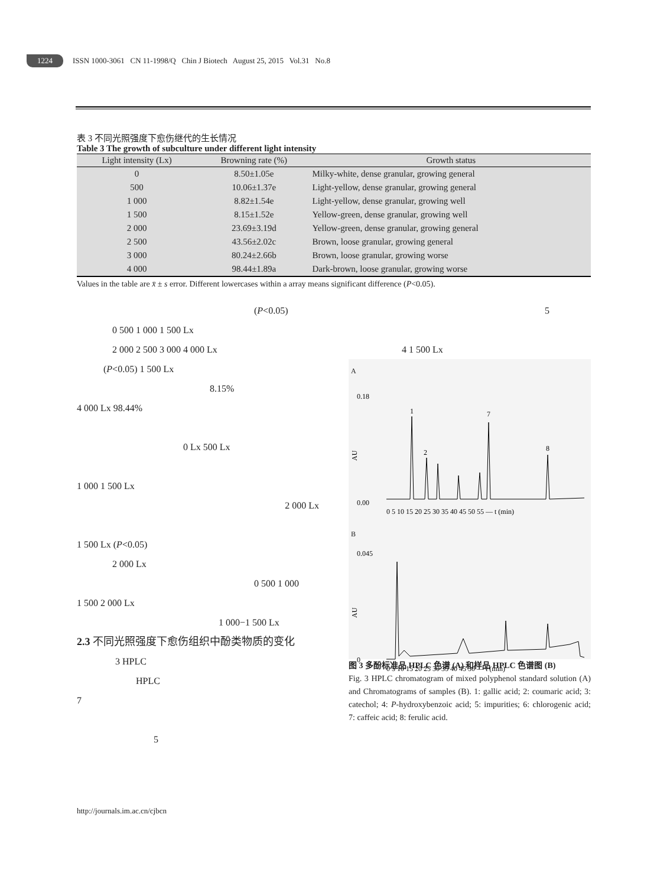1224 ISSN 1000-3061 CN 11-1998/Q Chin J Biotech August 25, 2015 Vol.31 No.8
表 3 不同光照强度下愈伤继代的生长情况
Table 3 The growth of subculture under different light intensity
| Light intensity (Lx) | Browning rate (%) | Growth status |
| --- | --- | --- |
| 0 | 8.50±1.05e | Milky-white, dense granular, growing general |
| 500 | 10.06±1.37e | Light-yellow, dense granular, growing general |
| 1 000 | 8.82±1.54e | Light-yellow, dense granular, growing well |
| 1 500 | 8.15±1.52e | Yellow-green, dense granular, growing well |
| 2 000 | 23.69±3.19d | Yellow-green, dense granular, growing general |
| 2 500 | 43.56±2.02c | Brown, loose granular, growing general |
| 3 000 | 80.24±2.66b | Brown, loose granular, growing worse |
| 4 000 | 98.44±1.89a | Dark-brown, loose granular, growing worse |
Values in the table are x̄ ± s error. Different lowercases within a array means significant difference (P<0.05).
(P<0.05)
0 500 1 000 1 500 Lx
2 000 2 500 3 000 4 000 Lx
(P<0.05) 1 500 Lx
8.15%
4 000 Lx 98.44%
0 Lx 500 Lx
1 000 1 500 Lx
2 000 Lx
1 500 Lx (P<0.05)
2 000 Lx
0 500 1 000
1 500 2 000 Lx
1 000−1 500 Lx
2.3 不同光照强度下愈伤组织中酚类物质的变化
3 HPLC
HPLC
7
5
5
4 1 500 Lx
A
0.18
0.00
AU
1
2
7
8
0 5 10 15 20 25 30 35 40 45 50 55 — t (min)
B
0.045
0
AU
0 5 10 15 20 25 30 35 40 45 50 — t (min)
图 3 多酚标准品 HPLC 色谱 (A) 和样品 HPLC 色谱图 (B)
Fig. 3 HPLC chromatogram of mixed polyphenol standard solution (A) and Chromatograms of samples (B). 1: gallic acid; 2: coumaric acid; 3: catechol; 4: P-hydroxybenzoic acid; 5: impurities; 6: chlorogenic acid; 7: caffeic acid; 8: ferulic acid.
http://journals.im.ac.cn/cjbcn